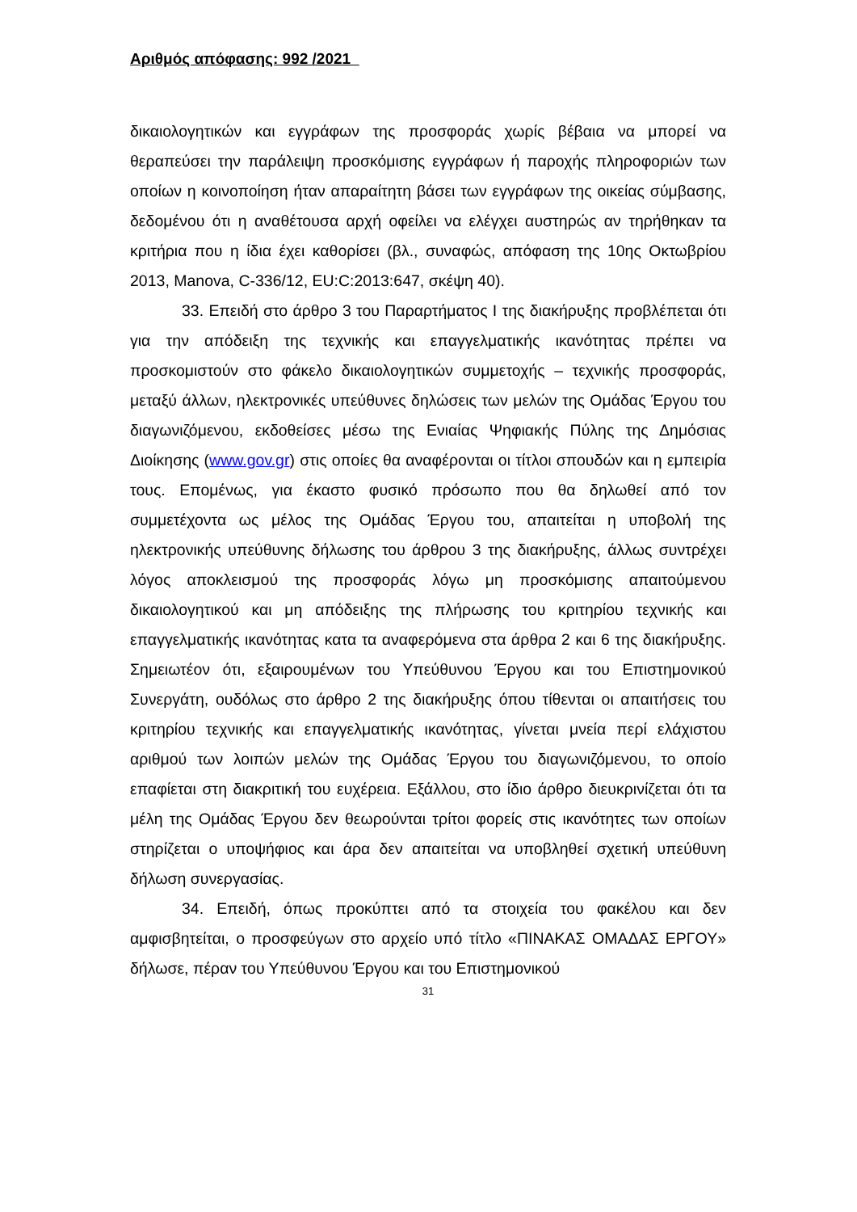Αριθμός απόφασης: 992 /2021
δικαιολογητικών και εγγράφων της προσφοράς χωρίς βέβαια να μπορεί να θεραπεύσει την παράλειψη προσκόμισης εγγράφων ή παροχής πληροφοριών των οποίων η κοινοποίηση ήταν απαραίτητη βάσει των εγγράφων της οικείας σύμβασης, δεδομένου ότι η αναθέτουσα αρχή οφείλει να ελέγχει αυστηρώς αν τηρήθηκαν τα κριτήρια που η ίδια έχει καθορίσει (βλ., συναφώς, απόφαση της 10ης Οκτωβρίου 2013, Manova, C-336/12, EU:C:2013:647, σκέψη 40).
33. Επειδή στο άρθρο 3 του Παραρτήματος Ι της διακήρυξης προβλέπεται ότι για την απόδειξη της τεχνικής και επαγγελματικής ικανότητας πρέπει να προσκομιστούν στο φάκελο δικαιολογητικών συμμετοχής – τεχνικής προσφοράς, μεταξύ άλλων, ηλεκτρονικές υπεύθυνες δηλώσεις των μελών της Ομάδας Έργου του διαγωνιζόμενου, εκδοθείσες μέσω της Ενιαίας Ψηφιακής Πύλης της Δημόσιας Διοίκησης (www.gov.gr) στις οποίες θα αναφέρονται οι τίτλοι σπουδών και η εμπειρία τους. Επομένως, για έκαστο φυσικό πρόσωπο που θα δηλωθεί από τον συμμετέχοντα ως μέλος της Ομάδας Έργου του, απαιτείται η υποβολή της ηλεκτρονικής υπεύθυνης δήλωσης του άρθρου 3 της διακήρυξης, άλλως συντρέχει λόγος αποκλεισμού της προσφοράς λόγω μη προσκόμισης απαιτούμενου δικαιολογητικού και μη απόδειξης της πλήρωσης του κριτηρίου τεχνικής και επαγγελματικής ικανότητας κατα τα αναφερόμενα στα άρθρα 2 και 6 της διακήρυξης. Σημειωτέον ότι, εξαιρουμένων του Υπεύθυνου Έργου και του Επιστημονικού Συνεργάτη, ουδόλως στο άρθρο 2 της διακήρυξης όπου τίθενται οι απαιτήσεις του κριτηρίου τεχνικής και επαγγελματικής ικανότητας, γίνεται μνεία περί ελάχιστου αριθμού των λοιπών μελών της Ομάδας Έργου του διαγωνιζόμενου, το οποίο επαφίεται στη διακριτική του ευχέρεια. Εξάλλου, στο ίδιο άρθρο διευκρινίζεται ότι τα μέλη της Ομάδας Έργου δεν θεωρούνται τρίτοι φορείς στις ικανότητες των οποίων στηρίζεται ο υποψήφιος και άρα δεν απαιτείται να υποβληθεί σχετική υπεύθυνη δήλωση συνεργασίας.
34. Επειδή, όπως προκύπτει από τα στοιχεία του φακέλου και δεν αμφισβητείται, ο προσφεύγων στο αρχείο υπό τίτλο «ΠΙΝΑΚΑΣ ΟΜΑΔΑΣ ΕΡΓΟΥ» δήλωσε, πέραν του Υπεύθυνου Έργου και του Επιστημονικού
31